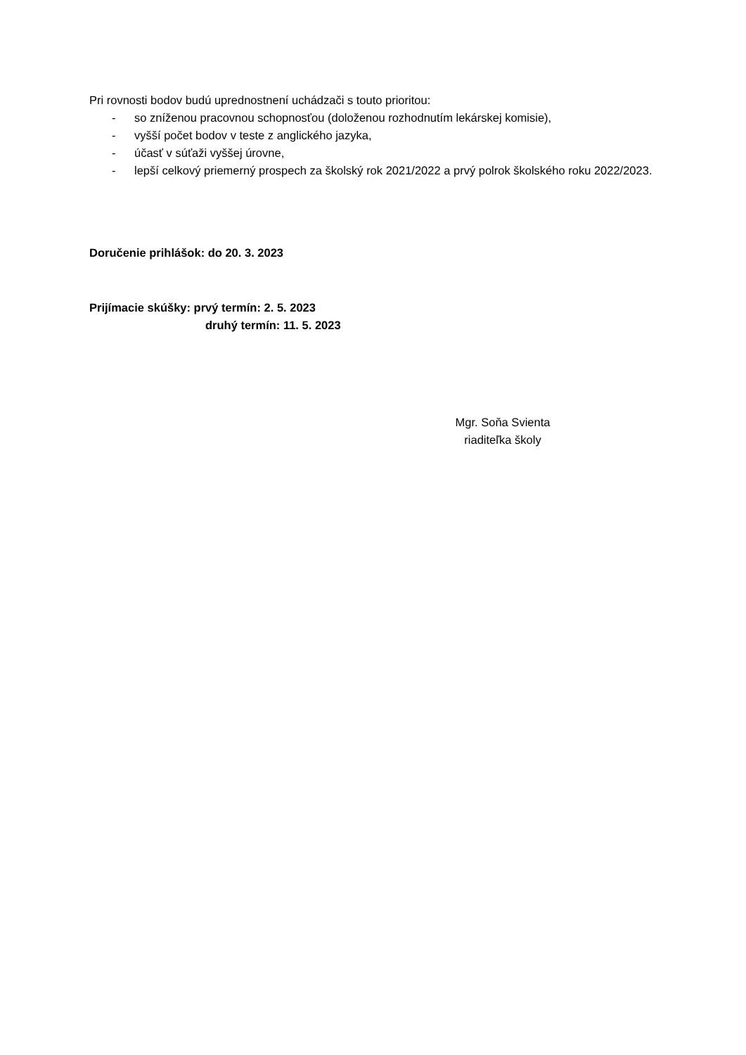Pri rovnosti bodov budú uprednostnení uchádzači s touto prioritou:
- so zníženou pracovnou schopnosťou (doloženou rozhodnutím lekárskej komisie),
- vyšší počet bodov v teste z anglického jazyka,
- účasť v súťaži vyššej úrovne,
- lepší celkový priemerný prospech za školský rok 2021/2022 a prvý polrok školského roku 2022/2023.
Doručenie prihlášok: do 20. 3. 2023
Prijímacie skúšky: prvý termín: 2. 5. 2023
druhý termín: 11. 5. 2023
Mgr. Soňa Svienta
riaditeľka školy